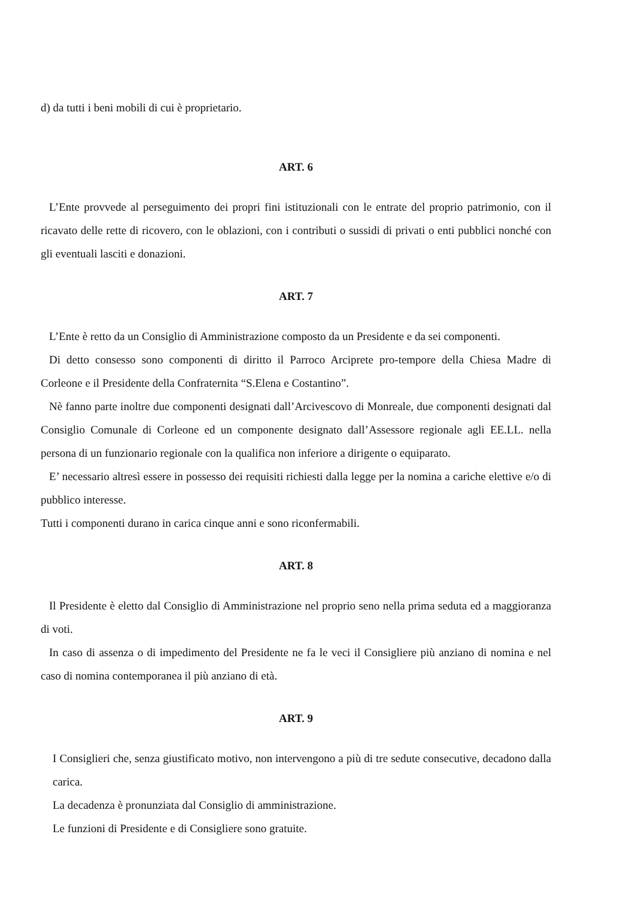d) da tutti i beni mobili di cui è proprietario.
ART. 6
L’Ente provvede al perseguimento dei propri fini istituzionali con le entrate del proprio patrimonio, con il ricavato delle rette di ricovero, con le oblazioni, con i contributi o sussidi di privati o enti pubblici nonché con gli eventuali lasciti e donazioni.
ART. 7
L’Ente è retto da un Consiglio di Amministrazione composto da un Presidente e da sei componenti.
Di detto consesso sono componenti di diritto il Parroco Arciprete pro-tempore della Chiesa Madre di Corleone e il Presidente della Confraternita “S.Elena e Costantino”.
Nè fanno parte inoltre due componenti designati dall’Arcivescovo di Monreale, due componenti designati dal Consiglio Comunale di Corleone ed un componente designato dall’Assessore regionale agli EE.LL. nella persona di un funzionario regionale con la qualifica non inferiore a dirigente o equiparato.
E’ necessario altresì essere in possesso dei requisiti richiesti dalla legge per la nomina a cariche elettive e/o di pubblico interesse.
Tutti i componenti durano in carica cinque anni e sono riconfermabili.
ART. 8
Il Presidente è eletto dal Consiglio di Amministrazione nel proprio seno nella prima seduta ed a maggioranza di voti.
In caso di assenza o di impedimento del Presidente ne fa le veci il Consigliere più anziano di nomina e nel caso di nomina contemporanea il più anziano di età.
ART. 9
I Consiglieri che, senza giustificato motivo, non intervengono a più di tre sedute consecutive, decadono dalla carica.
La decadenza è pronunziata dal Consiglio di amministrazione.
Le funzioni di Presidente e di Consigliere sono gratuite.